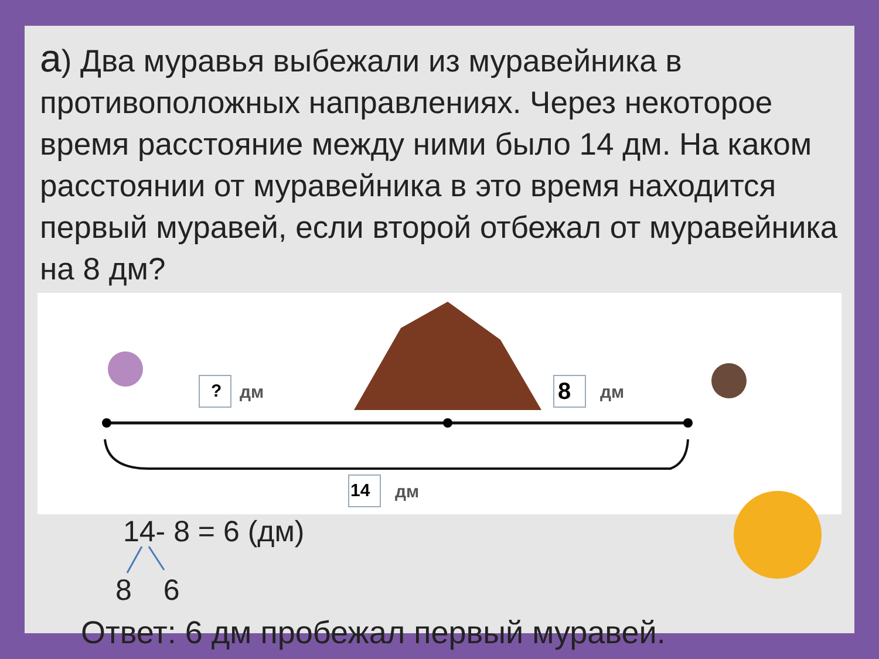а) Два муравья выбежали из муравейника в противоположных направлениях. Через некоторое время расстояние между ними было 14 дм. На каком расстоянии от муравейника в это время находится первый муравей, если второй отбежал от муравейника на 8 дм?
? дм 8 дм
14 дм
14- 8 = 6 (дм)
8 6
Ответ: 6 дм пробежал первый муравей.